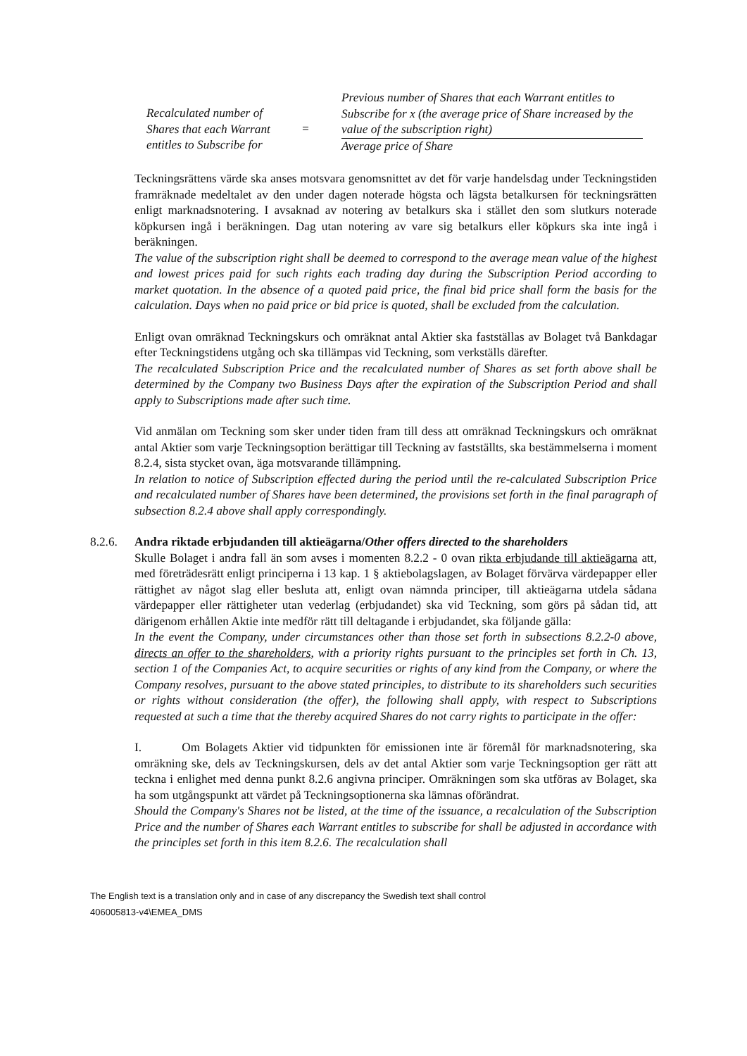Recalculated number of
Shares that each Warrant
entitles to Subscribe for
=
Previous number of Shares that each Warrant entitles to Subscribe for x (the average price of Share increased by the value of the subscription right)
Average price of Share
Teckningsrättens värde ska anses motsvara genomsnittet av det för varje handelsdag under Teckningstiden framräknade medeltalet av den under dagen noterade högsta och lägsta betalkursen för teckningsrätten enligt marknadsnotering. I avsaknad av notering av betalkurs ska i stället den som slutkurs noterade köpkursen ingå i beräkningen. Dag utan notering av vare sig betalkurs eller köpkurs ska inte ingå i beräkningen.
The value of the subscription right shall be deemed to correspond to the average mean value of the highest and lowest prices paid for such rights each trading day during the Subscription Period according to market quotation. In the absence of a quoted paid price, the final bid price shall form the basis for the calculation. Days when no paid price or bid price is quoted, shall be excluded from the calculation.
Enligt ovan omräknad Teckningskurs och omräknat antal Aktier ska fastställas av Bolaget två Bankdagar efter Teckningstidens utgång och ska tillämpas vid Teckning, som verkställs därefter.
The recalculated Subscription Price and the recalculated number of Shares as set forth above shall be determined by the Company two Business Days after the expiration of the Subscription Period and shall apply to Subscriptions made after such time.
Vid anmälan om Teckning som sker under tiden fram till dess att omräknad Teckningskurs och omräknat antal Aktier som varje Teckningsoption berättigar till Teckning av fastställts, ska bestämmelserna i moment 8.2.4, sista stycket ovan, äga motsvarande tillämpning.
In relation to notice of Subscription effected during the period until the re-calculated Subscription Price and recalculated number of Shares have been determined, the provisions set forth in the final paragraph of subsection 8.2.4 above shall apply correspondingly.
8.2.6. Andra riktade erbjudanden till aktieägarna/Other offers directed to the shareholders
Skulle Bolaget i andra fall än som avses i momenten 8.2.2 - 0 ovan rikta erbjudande till aktieägarna att, med företrädesrätt enligt principerna i 13 kap. 1 § aktiebolagslagen, av Bolaget förvärva värdepapper eller rättighet av något slag eller besluta att, enligt ovan nämnda principer, till aktieägarna utdela sådana värdepapper eller rättigheter utan vederlag (erbjudandet) ska vid Teckning, som görs på sådan tid, att därigenom erhållen Aktie inte medför rätt till deltagande i erbjudandet, ska följande gälla:
In the event the Company, under circumstances other than those set forth in subsections 8.2.2-0 above, directs an offer to the shareholders, with a priority rights pursuant to the principles set forth in Ch. 13, section 1 of the Companies Act, to acquire securities or rights of any kind from the Company, or where the Company resolves, pursuant to the above stated principles, to distribute to its shareholders such securities or rights without consideration (the offer), the following shall apply, with respect to Subscriptions requested at such a time that the thereby acquired Shares do not carry rights to participate in the offer:
I. Om Bolagets Aktier vid tidpunkten för emissionen inte är föremål för marknadsnotering, ska omräkning ske, dels av Teckningskursen, dels av det antal Aktier som varje Teckningsoption ger rätt att teckna i enlighet med denna punkt 8.2.6 angivna principer. Omräkningen som ska utföras av Bolaget, ska ha som utgångspunkt att värdet på Teckningsoptionerna ska lämnas oförändrat.
Should the Company's Shares not be listed, at the time of the issuance, a recalculation of the Subscription Price and the number of Shares each Warrant entitles to subscribe for shall be adjusted in accordance with the principles set forth in this item 8.2.6. The recalculation shall
The English text is a translation only and in case of any discrepancy the Swedish text shall control
406005813-v4\EMEA_DMS